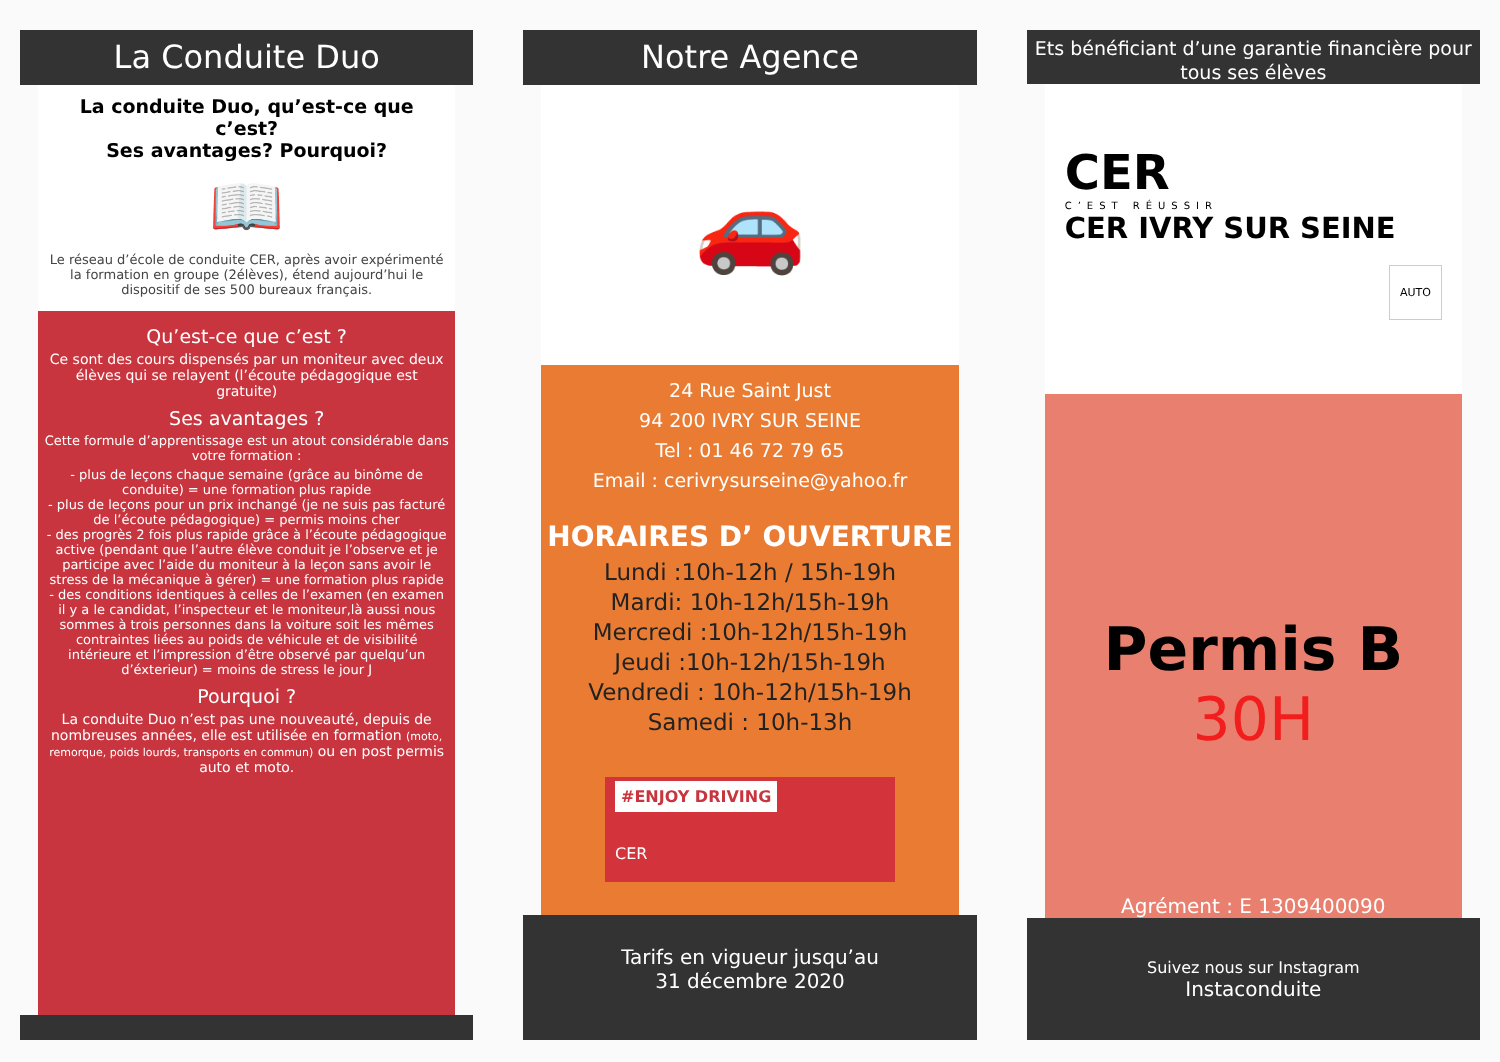La Conduite Duo
La conduite Duo, qu’est-ce que c’est?
Ses avantages? Pourquoi?
📖
Le réseau d’école de conduite CER, après avoir expérimenté la formation en groupe (2élèves), étend aujourd’hui le dispositif de ses 500 bureaux français.
Qu’est-ce que c’est ?
Ce sont des cours dispensés par un moniteur avec deux élèves qui se relayent (l’écoute pédagogique est gratuite)
Ses avantages ?
Cette formule d’apprentissage est un atout considérable dans votre formation :
- plus de leçons chaque semaine (grâce au binôme de conduite) = une formation plus rapide
- plus de leçons pour un prix inchangé (je ne suis pas facturé de l’écoute pédagogique) = permis moins cher
- des progrès 2 fois plus rapide grâce à l’écoute pédagogique active (pendant que l’autre élève conduit je l’observe et je participe avec l’aide du moniteur à la leçon sans avoir le stress de la mécanique à gérer) = une formation plus rapide
- des conditions identiques à celles de l’examen (en examen il y a le candidat, l’inspecteur et le moniteur,là aussi nous sommes à trois personnes dans la voiture soit les mêmes contraintes liées au poids de véhicule et de visibilité intérieure et l’impression d’être observé par quelqu’un d’éxterieur) = moins de stress le jour J
Pourquoi ?
La conduite Duo n’est pas une nouveauté, depuis de nombreuses années, elle est utilisée en formation (moto, remorque, poids lourds, transports en commun) ou en post permis auto et moto.
Notre Agence
🚗
24 Rue Saint Just
94 200 IVRY SUR SEINE
Tel : 01 46 72 79 65
Email : cerivrysurseine@yahoo.fr
HORAIRES D’ OUVERTURE
Lundi :10h-12h / 15h-19h
Mardi: 10h-12h/15h-19h
Mercredi :10h-12h/15h-19h
Jeudi :10h-12h/15h-19h
Vendredi : 10h-12h/15h-19h
Samedi : 10h-13h
#ENJOY DRIVING
CER
Tarifs en vigueur jusqu’au
31 décembre 2020
Ets bénéficiant d’une garantie financière pour tous ses élèves
CER
C’EST RÉUSSIR
CER IVRY SUR SEINE
AUTO
Permis B
30H
Agrément : E 1309400090
Suivez nous sur Instagram
Instaconduite